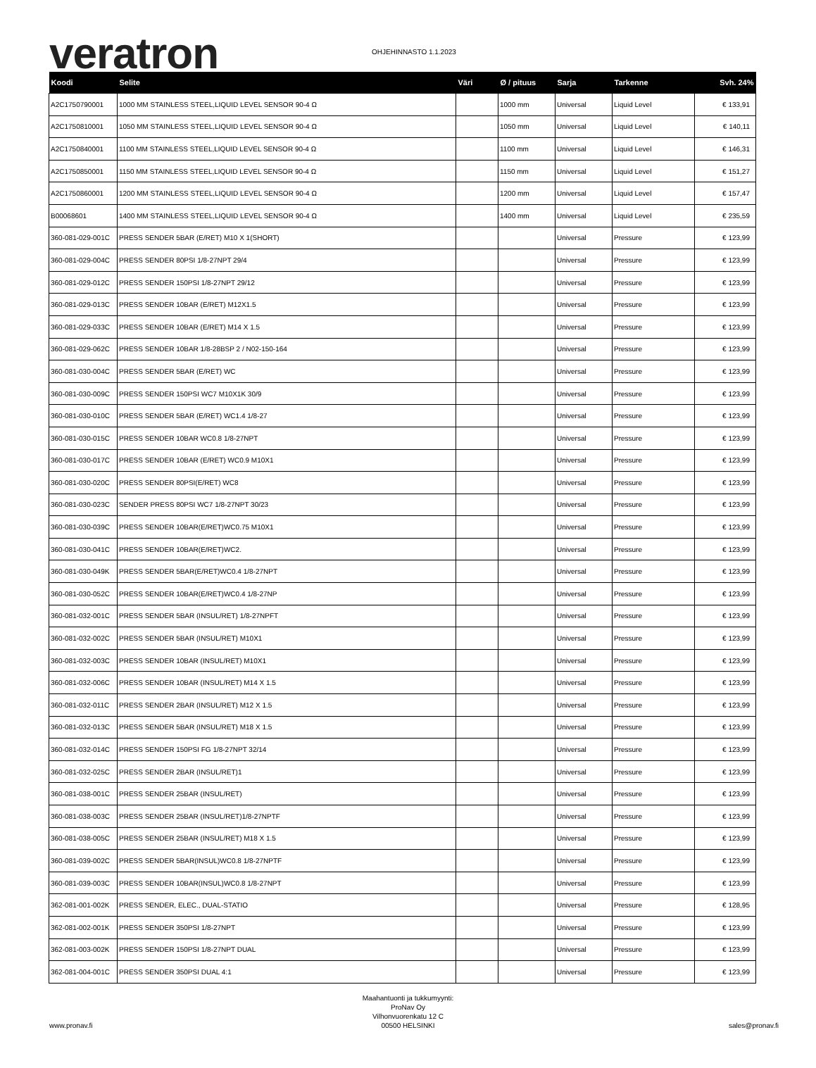veratron OHJEHINNASTO 1.1.2023
| Koodi | Selite | Väri | Ø / pituus | Sarja | Tarkenne | Svh. 24% |
| --- | --- | --- | --- | --- | --- | --- |
| A2C1750790001 | 1000 MM STAINLESS STEEL,LIQUID LEVEL SENSOR 90-4 Ω | | 1000 mm | Universal | Liquid Level | € 133,91 |
| A2C1750810001 | 1050 MM STAINLESS STEEL,LIQUID LEVEL SENSOR 90-4 Ω | | 1050 mm | Universal | Liquid Level | € 140,11 |
| A2C1750840001 | 1100 MM STAINLESS STEEL,LIQUID LEVEL SENSOR 90-4 Ω | | 1100 mm | Universal | Liquid Level | € 146,31 |
| A2C1750850001 | 1150 MM STAINLESS STEEL,LIQUID LEVEL SENSOR 90-4 Ω | | 1150 mm | Universal | Liquid Level | € 151,27 |
| A2C1750860001 | 1200 MM STAINLESS STEEL,LIQUID LEVEL SENSOR 90-4 Ω | | 1200 mm | Universal | Liquid Level | € 157,47 |
| B00068601 | 1400 MM STAINLESS STEEL,LIQUID LEVEL SENSOR 90-4 Ω | | 1400 mm | Universal | Liquid Level | € 235,59 |
| 360-081-029-001C | PRESS SENDER 5BAR (E/RET) M10 X 1(SHORT) | | | Universal | Pressure | € 123,99 |
| 360-081-029-004C | PRESS SENDER 80PSI 1/8-27NPT 29/4 | | | Universal | Pressure | € 123,99 |
| 360-081-029-012C | PRESS SENDER 150PSI 1/8-27NPT 29/12 | | | Universal | Pressure | € 123,99 |
| 360-081-029-013C | PRESS SENDER 10BAR (E/RET) M12X1.5 | | | Universal | Pressure | € 123,99 |
| 360-081-029-033C | PRESS SENDER 10BAR (E/RET) M14 X 1.5 | | | Universal | Pressure | € 123,99 |
| 360-081-029-062C | PRESS SENDER 10BAR 1/8-28BSP 2 / N02-150-164 | | | Universal | Pressure | € 123,99 |
| 360-081-030-004C | PRESS SENDER 5BAR (E/RET) WC | | | Universal | Pressure | € 123,99 |
| 360-081-030-009C | PRESS SENDER 150PSI WC7 M10X1K 30/9 | | | Universal | Pressure | € 123,99 |
| 360-081-030-010C | PRESS SENDER 5BAR (E/RET) WC1.4 1/8-27 | | | Universal | Pressure | € 123,99 |
| 360-081-030-015C | PRESS SENDER 10BAR WC0.8 1/8-27NPT | | | Universal | Pressure | € 123,99 |
| 360-081-030-017C | PRESS SENDER 10BAR (E/RET) WC0.9 M10X1 | | | Universal | Pressure | € 123,99 |
| 360-081-030-020C | PRESS SENDER 80PSI(E/RET) WC8 | | | Universal | Pressure | € 123,99 |
| 360-081-030-023C | SENDER PRESS 80PSI WC7 1/8-27NPT 30/23 | | | Universal | Pressure | € 123,99 |
| 360-081-030-039C | PRESS SENDER 10BAR(E/RET)WC0.75 M10X1 | | | Universal | Pressure | € 123,99 |
| 360-081-030-041C | PRESS SENDER 10BAR(E/RET)WC2. | | | Universal | Pressure | € 123,99 |
| 360-081-030-049K | PRESS SENDER 5BAR(E/RET)WC0.4 1/8-27NPT | | | Universal | Pressure | € 123,99 |
| 360-081-030-052C | PRESS SENDER 10BAR(E/RET)WC0.4 1/8-27NP | | | Universal | Pressure | € 123,99 |
| 360-081-032-001C | PRESS SENDER 5BAR (INSUL/RET) 1/8-27NPFT | | | Universal | Pressure | € 123,99 |
| 360-081-032-002C | PRESS SENDER 5BAR (INSUL/RET) M10X1 | | | Universal | Pressure | € 123,99 |
| 360-081-032-003C | PRESS SENDER 10BAR (INSUL/RET) M10X1 | | | Universal | Pressure | € 123,99 |
| 360-081-032-006C | PRESS SENDER 10BAR (INSUL/RET) M14 X 1.5 | | | Universal | Pressure | € 123,99 |
| 360-081-032-011C | PRESS SENDER 2BAR (INSUL/RET) M12 X 1.5 | | | Universal | Pressure | € 123,99 |
| 360-081-032-013C | PRESS SENDER 5BAR (INSUL/RET) M18 X 1.5 | | | Universal | Pressure | € 123,99 |
| 360-081-032-014C | PRESS SENDER 150PSI FG 1/8-27NPT 32/14 | | | Universal | Pressure | € 123,99 |
| 360-081-032-025C | PRESS SENDER 2BAR (INSUL/RET)1 | | | Universal | Pressure | € 123,99 |
| 360-081-038-001C | PRESS SENDER 25BAR (INSUL/RET) | | | Universal | Pressure | € 123,99 |
| 360-081-038-003C | PRESS SENDER 25BAR (INSUL/RET)1/8-27NPTF | | | Universal | Pressure | € 123,99 |
| 360-081-038-005C | PRESS SENDER 25BAR (INSUL/RET) M18 X 1.5 | | | Universal | Pressure | € 123,99 |
| 360-081-039-002C | PRESS SENDER 5BAR(INSUL)WC0.8 1/8-27NPTF | | | Universal | Pressure | € 123,99 |
| 360-081-039-003C | PRESS SENDER 10BAR(INSUL)WC0.8 1/8-27NPT | | | Universal | Pressure | € 123,99 |
| 362-081-001-002K | PRESS SENDER, ELEC., DUAL-STATIO | | | Universal | Pressure | € 128,95 |
| 362-081-002-001K | PRESS SENDER 350PSI 1/8-27NPT | | | Universal | Pressure | € 123,99 |
| 362-081-003-002K | PRESS SENDER 150PSI 1/8-27NPT DUAL | | | Universal | Pressure | € 123,99 |
| 362-081-004-001C | PRESS SENDER 350PSI DUAL 4:1 | | | Universal | Pressure | € 123,99 |
www.pronav.fi
Maahantuonti ja tukkumyynti:
ProNav Oy
Vilhonvuorenkatu 12 C
00500 HELSINKI
sales@pronav.fi